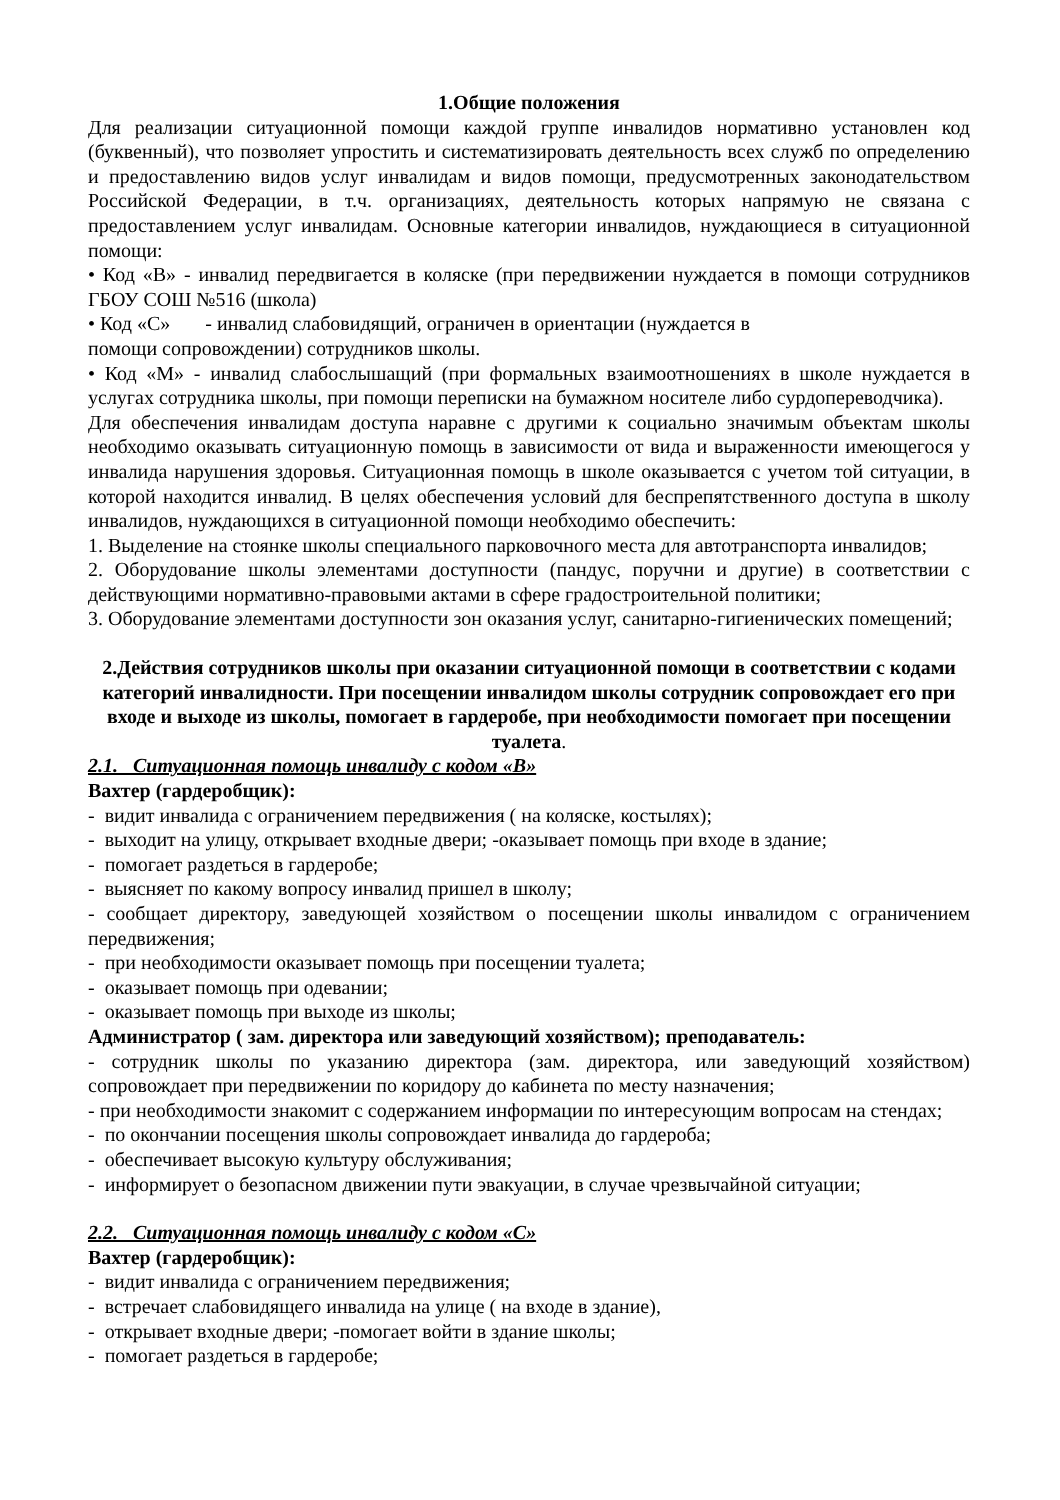1.Общие положения
Для реализации ситуационной помощи каждой группе инвалидов нормативно установлен код (буквенный), что позволяет упростить и систематизировать деятельность всех служб по определению и предоставлению видов услуг инвалидам и видов помощи, предусмотренных законодательством Российской Федерации, в т.ч. организациях, деятельность которых напрямую не связана с предоставлением услуг инвалидам. Основные категории инвалидов, нуждающиеся в ситуационной помощи:
• Код «В» - инвалид передвигается в коляске (при передвижении нуждается в помощи сотрудников ГБОУ СОШ №516 (школа)
• Код «С» - инвалид слабовидящий, ограничен в ориентации (нуждается в
помощи сопровождении) сотрудников школы.
• Код «М» - инвалид слабослышащий (при формальных взаимоотношениях в школе нуждается в услугах сотрудника школы, при помощи переписки на бумажном носителе либо сурдопереводчика).
Для обеспечения инвалидам доступа наравне с другими к социально значимым объектам школы необходимо оказывать ситуационную помощь в зависимости от вида и выраженности имеющегося у инвалида нарушения здоровья. Ситуационная помощь в школе оказывается с учетом той ситуации, в которой находится инвалид. В целях обеспечения условий для беспрепятственного доступа в школу инвалидов, нуждающихся в ситуационной помощи необходимо обеспечить:
1. Выделение на стоянке школы специального парковочного места для автотранспорта инвалидов;
2. Оборудование школы элементами доступности (пандус, поручни и другие) в соответствии с действующими нормативно-правовыми актами в сфере градостроительной политики;
3. Оборудование элементами доступности зон оказания услуг, санитарно-гигиенических помещений;
2.Действия сотрудников школы при оказании ситуационной помощи в соответствии с кодами категорий инвалидности. При посещении инвалидом школы сотрудник сопровождает его при входе и выходе из школы, помогает в гардеробе, при необходимости помогает при посещении туалета.
2.1. Ситуационная помощь инвалиду с кодом «В»
Вахтер (гардеробщик):
- видит инвалида с ограничением передвижения ( на коляске, костылях);
- выходит на улицу, открывает входные двери; -оказывает помощь при входе в здание;
- помогает раздеться в гардеробе;
- выясняет по какому вопросу инвалид пришел в школу;
- сообщает директору, заведующей хозяйством о посещении школы инвалидом с ограничением передвижения;
- при необходимости оказывает помощь при посещении туалета;
- оказывает помощь при одевании;
- оказывает помощь при выходе из школы;
Администратор ( зам. директора или заведующий хозяйством); преподаватель:
- сотрудник школы по указанию директора (зам. директора, или заведующий хозяйством) сопровождает при передвижении по коридору до кабинета по месту назначения;
- при необходимости знакомит с содержанием информации по интересующим вопросам на стендах;
- по окончании посещения школы сопровождает инвалида до гардероба;
- обеспечивает высокую культуру обслуживания;
- информирует о безопасном движении пути эвакуации, в случае чрезвычайной ситуации;
2.2. Ситуационная помощь инвалиду с кодом «С»
Вахтер (гардеробщик):
- видит инвалида с ограничением передвижения;
- встречает слабовидящего инвалида на улице ( на входе в здание),
- открывает входные двери; -помогает войти в здание школы;
- помогает раздеться в гардеробе;